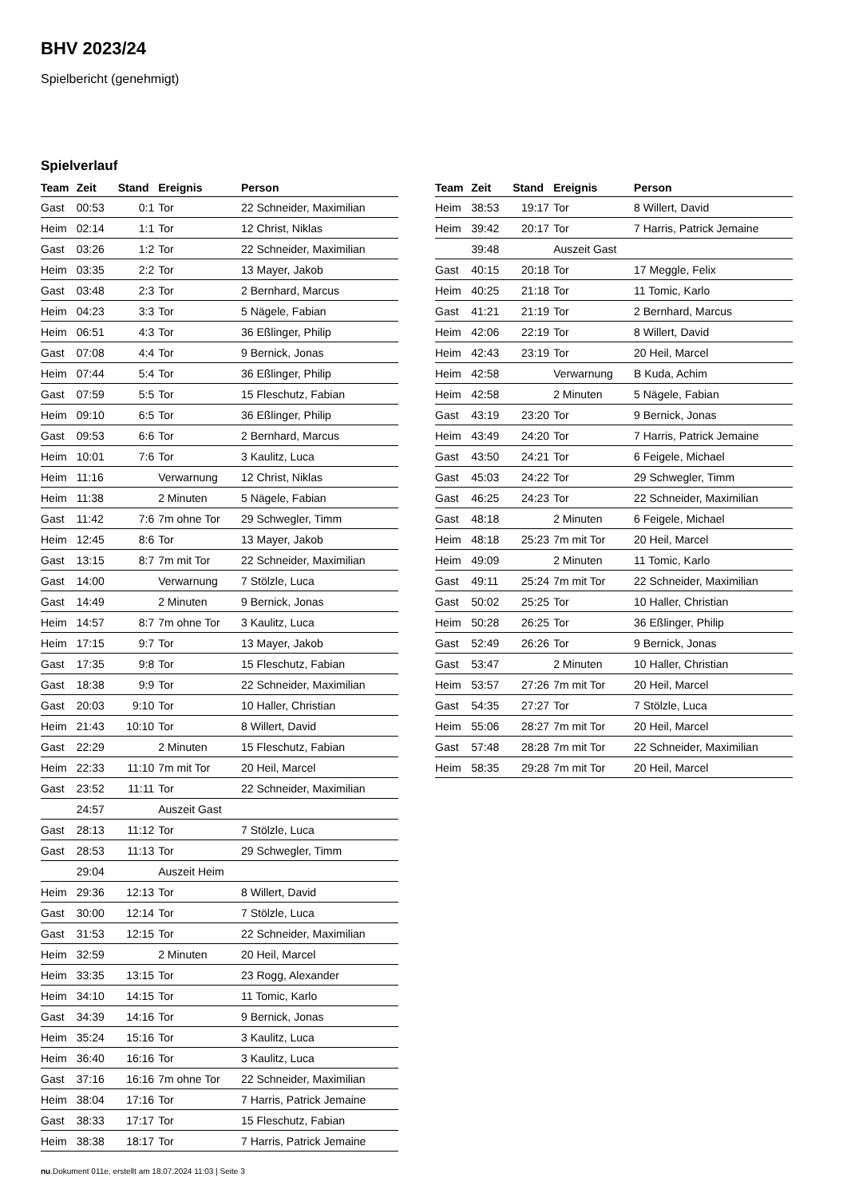BHV 2023/24
Spielbericht (genehmigt)
Spielverlauf
| Team | Zeit | Stand | Ereignis | Person |
| --- | --- | --- | --- | --- |
| Gast | 00:53 | 0:1 | Tor | 22 Schneider, Maximilian |
| Heim | 02:14 | 1:1 | Tor | 12 Christ, Niklas |
| Gast | 03:26 | 1:2 | Tor | 22 Schneider, Maximilian |
| Heim | 03:35 | 2:2 | Tor | 13 Mayer, Jakob |
| Gast | 03:48 | 2:3 | Tor | 2 Bernhard, Marcus |
| Heim | 04:23 | 3:3 | Tor | 5 Nägele, Fabian |
| Heim | 06:51 | 4:3 | Tor | 36 Eßlinger, Philip |
| Gast | 07:08 | 4:4 | Tor | 9 Bernick, Jonas |
| Heim | 07:44 | 5:4 | Tor | 36 Eßlinger, Philip |
| Gast | 07:59 | 5:5 | Tor | 15 Fleschutz, Fabian |
| Heim | 09:10 | 6:5 | Tor | 36 Eßlinger, Philip |
| Gast | 09:53 | 6:6 | Tor | 2 Bernhard, Marcus |
| Heim | 10:01 | 7:6 | Tor | 3 Kaulitz, Luca |
| Heim | 11:16 | | Verwarnung | 12 Christ, Niklas |
| Heim | 11:38 | | 2 Minuten | 5 Nägele, Fabian |
| Gast | 11:42 | 7:6 | 7m ohne Tor | 29 Schwegler, Timm |
| Heim | 12:45 | 8:6 | Tor | 13 Mayer, Jakob |
| Gast | 13:15 | 8:7 | 7m mit Tor | 22 Schneider, Maximilian |
| Gast | 14:00 | | Verwarnung | 7 Stölzle, Luca |
| Gast | 14:49 | | 2 Minuten | 9 Bernick, Jonas |
| Heim | 14:57 | 8:7 | 7m ohne Tor | 3 Kaulitz, Luca |
| Heim | 17:15 | 9:7 | Tor | 13 Mayer, Jakob |
| Gast | 17:35 | 9:8 | Tor | 15 Fleschutz, Fabian |
| Gast | 18:38 | 9:9 | Tor | 22 Schneider, Maximilian |
| Gast | 20:03 | 9:10 | Tor | 10 Haller, Christian |
| Heim | 21:43 | 10:10 | Tor | 8 Willert, David |
| Gast | 22:29 | | 2 Minuten | 15 Fleschutz, Fabian |
| Heim | 22:33 | 11:10 | 7m mit Tor | 20 Heil, Marcel |
| Gast | 23:52 | 11:11 | Tor | 22 Schneider, Maximilian |
| | 24:57 | | Auszeit Gast | |
| Gast | 28:13 | 11:12 | Tor | 7 Stölzle, Luca |
| Gast | 28:53 | 11:13 | Tor | 29 Schwegler, Timm |
| | 29:04 | | Auszeit Heim | |
| Heim | 29:36 | 12:13 | Tor | 8 Willert, David |
| Gast | 30:00 | 12:14 | Tor | 7 Stölzle, Luca |
| Gast | 31:53 | 12:15 | Tor | 22 Schneider, Maximilian |
| Heim | 32:59 | | 2 Minuten | 20 Heil, Marcel |
| Heim | 33:35 | 13:15 | Tor | 23 Rogg, Alexander |
| Heim | 34:10 | 14:15 | Tor | 11 Tomic, Karlo |
| Gast | 34:39 | 14:16 | Tor | 9 Bernick, Jonas |
| Heim | 35:24 | 15:16 | Tor | 3 Kaulitz, Luca |
| Heim | 36:40 | 16:16 | Tor | 3 Kaulitz, Luca |
| Gast | 37:16 | 16:16 | 7m ohne Tor | 22 Schneider, Maximilian |
| Heim | 38:04 | 17:16 | Tor | 7 Harris, Patrick Jemaine |
| Gast | 38:33 | 17:17 | Tor | 15 Fleschutz, Fabian |
| Heim | 38:38 | 18:17 | Tor | 7 Harris, Patrick Jemaine |
| Team | Zeit | Stand | Ereignis | Person |
| --- | --- | --- | --- | --- |
| Heim | 38:53 | 19:17 | Tor | 8 Willert, David |
| Heim | 39:42 | 20:17 | Tor | 7 Harris, Patrick Jemaine |
| | 39:48 | | Auszeit Gast | |
| Gast | 40:15 | 20:18 | Tor | 17 Meggle, Felix |
| Heim | 40:25 | 21:18 | Tor | 11 Tomic, Karlo |
| Gast | 41:21 | 21:19 | Tor | 2 Bernhard, Marcus |
| Heim | 42:06 | 22:19 | Tor | 8 Willert, David |
| Heim | 42:43 | 23:19 | Tor | 20 Heil, Marcel |
| Heim | 42:58 | | Verwarnung | B Kuda, Achim |
| Heim | 42:58 | | 2 Minuten | 5 Nägele, Fabian |
| Gast | 43:19 | 23:20 | Tor | 9 Bernick, Jonas |
| Heim | 43:49 | 24:20 | Tor | 7 Harris, Patrick Jemaine |
| Gast | 43:50 | 24:21 | Tor | 6 Feigele, Michael |
| Gast | 45:03 | 24:22 | Tor | 29 Schwegler, Timm |
| Gast | 46:25 | 24:23 | Tor | 22 Schneider, Maximilian |
| Gast | 48:18 | | 2 Minuten | 6 Feigele, Michael |
| Heim | 48:18 | 25:23 | 7m mit Tor | 20 Heil, Marcel |
| Heim | 49:09 | | 2 Minuten | 11 Tomic, Karlo |
| Gast | 49:11 | 25:24 | 7m mit Tor | 22 Schneider, Maximilian |
| Gast | 50:02 | 25:25 | Tor | 10 Haller, Christian |
| Heim | 50:28 | 26:25 | Tor | 36 Eßlinger, Philip |
| Gast | 52:49 | 26:26 | Tor | 9 Bernick, Jonas |
| Gast | 53:47 | | 2 Minuten | 10 Haller, Christian |
| Heim | 53:57 | 27:26 | 7m mit Tor | 20 Heil, Marcel |
| Gast | 54:35 | 27:27 | Tor | 7 Stölzle, Luca |
| Heim | 55:06 | 28:27 | 7m mit Tor | 20 Heil, Marcel |
| Gast | 57:48 | 28:28 | 7m mit Tor | 22 Schneider, Maximilian |
| Heim | 58:35 | 29:28 | 7m mit Tor | 20 Heil, Marcel |
nu.Dokument 011e, erstellt am 18.07.2024 11:03 | Seite 3